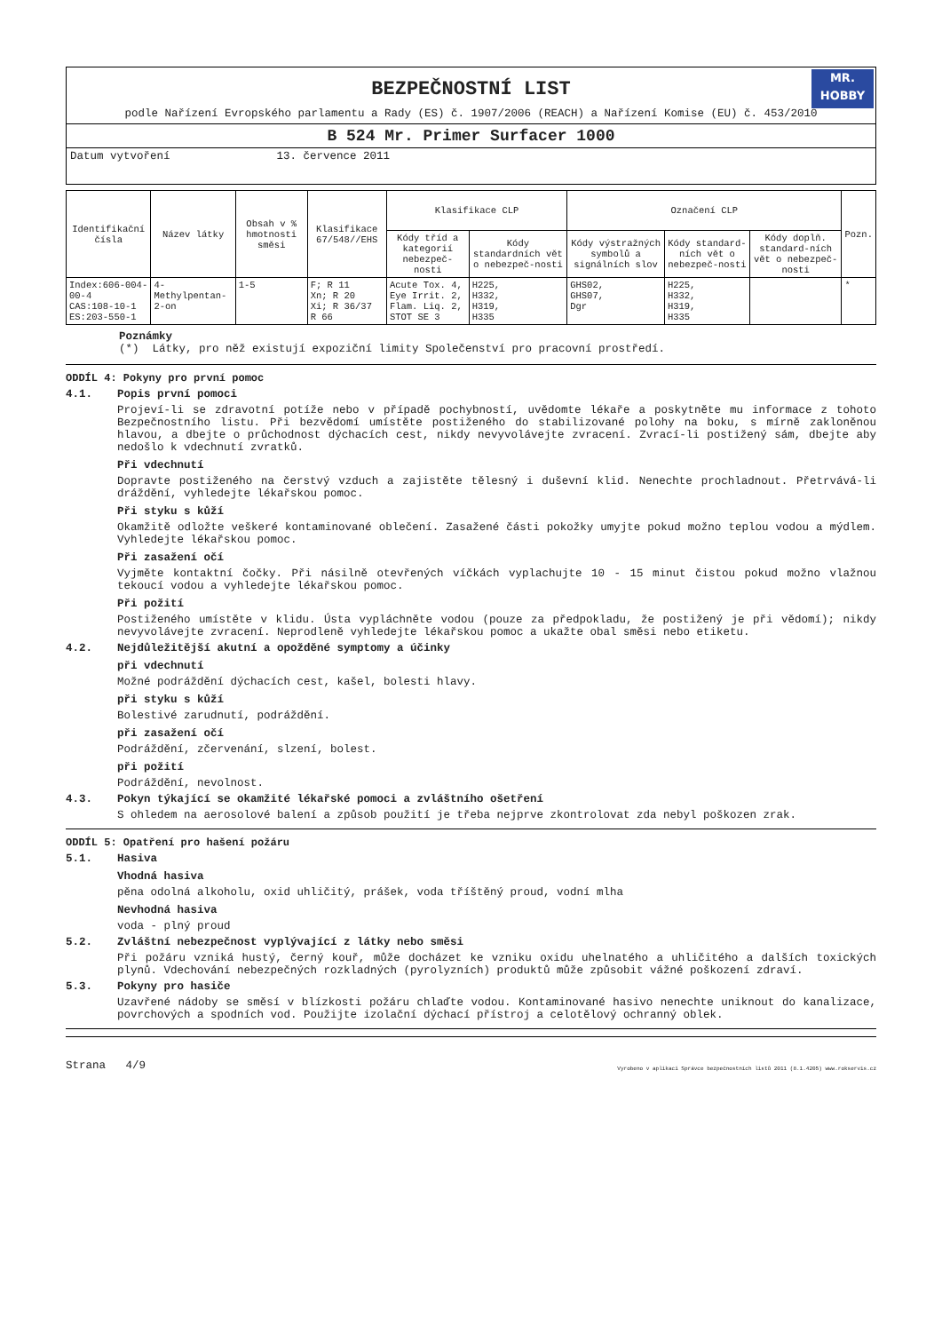BEZPEČNOSTNÍ LIST
MR.
HOBBY
podle Nařízení Evropského parlamentu a Rady (ES) č. 1907/2006 (REACH) a Nařízení Komise (EU) č. 453/2010
B 524 Mr. Primer Surfacer 1000
Datum vytvoření 13. července 2011
| Identifikační čísla | Název látky | Obsah v % hmotnosti směsi | Klasifikace 67/548//EHS | Klasifikace CLP | | Označení CLP | | | Pozn. |
| --- | --- | --- | --- | --- | --- | --- | --- | --- | --- |
| | | | | Kódy tříd a kategorií nebezpeč-nosti | Kódy standardních vět o nebezpeč-nosti | Kódy výstražných symbolů a signálních slov | Kódy standard-ních vět o nebezpeč-nosti | Kódy doplň. standard-ních vět o nebezpeč-nosti | |
| Index:606-004-00-4 CAS:108-10-1 ES:203-550-1 | 4-Methylpentan-2-on | 1-5 | F; R 11 Xn; R 20 Xi; R 36/37 R 66 | Acute Tox. 4, Eye Irrit. 2, Flam. Liq. 2, STOT SE 3 | H225, H332, H319, H335 | GHS02, GHS07, Dgr | H225, H332, H319, H335 | | * |
Poznámky
(*) Látky, pro něž existují expoziční limity Společenství pro pracovní prostředí.
ODDÍL 4: Pokyny pro první pomoc
4.1. Popis první pomoci
Projeví-li se zdravotní potíže nebo v případě pochybností, uvědomte lékaře a poskytněte mu informace z tohoto Bezpečnostního listu. Při bezvědomí umístěte postiženého do stabilizované polohy na boku, s mírně zakloněnou hlavou, a dbejte o průchodnost dýchacích cest, nikdy nevyvolávejte zvracení. Zvrací-li postižený sám, dbejte aby nedošlo k vdechnutí zvratků.
Při vdechnutí
Dopravte postiženého na čerstvý vzduch a zajistěte tělesný i duševní klid. Nenechte prochladnout. Přetrvává-li dráždění, vyhledejte lékařskou pomoc.
Při styku s kůží
Okamžitě odložte veškeré kontaminované oblečení. Zasažené části pokožky umyjte pokud možno teplou vodou a mýdlem. Vyhledejte lékařskou pomoc.
Při zasažení očí
Vyjměte kontaktní čočky. Při násilně otevřených víčkách vyplachujte 10 - 15 minut čistou pokud možno vlažnou tekoucí vodou a vyhledejte lékařskou pomoc.
Při požití
Postiženého umístěte v klidu. Ústa vypláchněte vodou (pouze za předpokladu, že postižený je při vědomí); nikdy nevyvolávejte zvracení. Neprodleně vyhledejte lékařskou pomoc a ukažte obal směsi nebo etiketu.
4.2. Nejdůležitější akutní a opožděné symptomy a účinky
při vdechnutí
Možné podráždění dýchacích cest, kašel, bolesti hlavy.
při styku s kůží
Bolestivé zarudnutí, podráždění.
při zasažení očí
Podráždění, zčervenání, slzení, bolest.
při požití
Podráždění, nevolnost.
4.3. Pokyn týkající se okamžité lékařské pomoci a zvláštního ošetření
S ohledem na aerosolové balení a způsob použití je třeba nejprve zkontrolovat zda nebyl poškozen zrak.
ODDÍL 5: Opatření pro hašení požáru
5.1. Hasiva
Vhodná hasiva
pěna odolná alkoholu, oxid uhličitý, prášek, voda tříštěný proud, vodní mlha
Nevhodná hasiva
voda - plný proud
5.2. Zvláštní nebezpečnost vyplývající z látky nebo směsi
Při požáru vzniká hustý, černý kouř, může docházet ke vzniku oxidu uhelnatého a uhličitého a dalších toxických plynů. Vdechování nebezpečných rozkladných (pyrolyzních) produktů může způsobit vážné poškození zdraví.
5.3. Pokyny pro hasiče
Uzavřené nádoby se směsí v blízkosti požáru chlaďte vodou. Kontaminované hasivo nenechte uniknout do kanalizace, povrchových a spodních vod. Použijte izolační dýchací přístroj a celotělový ochranný oblek.
Strana 4/9 Vyrobeno v aplikaci Správce bezpečnostních listů 2011 (8.1.4205) www.rokservis.cz